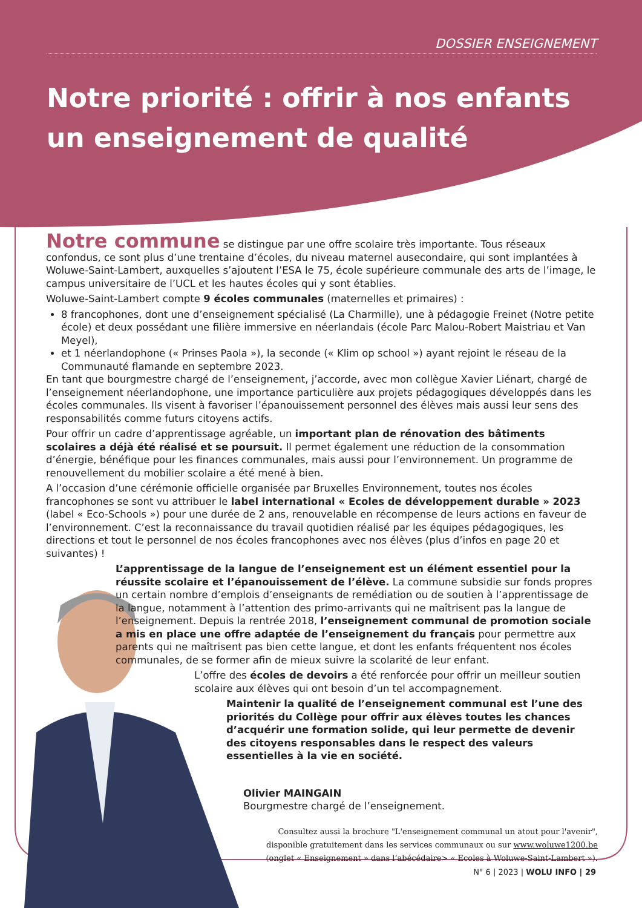DOSSIER ENSEIGNEMENT
Notre priorité : offrir à nos enfants
un enseignement de qualité
Notre commune se distingue par une offre scolaire très importante. Tous réseaux confondus, ce sont plus d’une trentaine d’écoles, du niveau maternel ausecondaire, qui sont implantées à Woluwe-Saint-Lambert, auxquelles s’ajoutent l’ESA le 75, école supérieure communale des arts de l’image, le campus universitaire de l’UCL et les hautes écoles qui y sont établies.
Woluwe-Saint-Lambert compte 9 écoles communales (maternelles et primaires) :
8 francophones, dont une d’enseignement spécialisé (La Charmille), une à pédagogie Freinet (Notre petite école) et deux possédant une filière immersive en néerlandais (école Parc Malou-Robert Maistriau et Van Meyel),
et 1 néerlandophone (« Prinses Paola »), la seconde (« Klim op school ») ayant rejoint le réseau de la Communauté flamande en septembre 2023.
En tant que bourgmestre chargé de l’enseignement, j’accorde, avec mon collègue Xavier Liénart, chargé de l’enseignement néerlandophone, une importance particulière aux projets pédagogiques développés dans les écoles communales. Ils visent à favoriser l’épanouissement personnel des élèves mais aussi leur sens des responsabilités comme futurs citoyens actifs.
Pour offrir un cadre d’apprentissage agréable, un important plan de rénovation des bâtiments scolaires a déjà été réalisé et se poursuit. Il permet également une réduction de la consommation d’énergie, bénéfique pour les finances communales, mais aussi pour l’environnement. Un programme de renouvellement du mobilier scolaire a été mené à bien.
A l’occasion d’une cérémonie officielle organisée par Bruxelles Environnement, toutes nos écoles francophones se sont vu attribuer le label international « Ecoles de développement durable » 2023 (label « Eco-Schools ») pour une durée de 2 ans, renouvelable en récompense de leurs actions en faveur de l’environnement. C’est la reconnaissance du travail quotidien réalisé par les équipes pédagogiques, les directions et tout le personnel de nos écoles francophones avec nos élèves (plus d’infos en page 20 et suivantes) !
L’apprentissage de la langue de l’enseignement est un élément essentiel pour la réussite scolaire et l’épanouissement de l’élève. La commune subsidie sur fonds propres un certain nombre d’emplois d’enseignants de remédiation ou de soutien à l’apprentissage de la langue, notamment à l’attention des primo-arrivants qui ne maîtrisent pas la langue de l’enseignement. Depuis la rentrée 2018, l’enseignement communal de promotion sociale a mis en place une offre adaptée de l’enseignement du français pour permettre aux parents qui ne maîtrisent pas bien cette langue, et dont les enfants fréquentent nos écoles communales, de se former afin de mieux suivre la scolarité de leur enfant.
L’offre des écoles de devoirs a été renforcée pour offrir un meilleur soutien scolaire aux élèves qui ont besoin d’un tel accompagnement.
Maintenir la qualité de l’enseignement communal est l’une des priorités du Collège pour offrir aux élèves toutes les chances d’acquérir une formation solide, qui leur permette de devenir des citoyens responsables dans le respect des valeurs essentielles à la vie en société.
Olivier MAINGAIN
Bourgmestre chargé de l’enseignement.
Consultez aussi la brochure "L'enseignement communal un atout pour l'avenir",
disponible gratuitement dans les services communaux ou sur www.woluwe1200.be
(onglet « Enseignement » dans l’abécédaire> « Ecoles à Woluwe-Saint-Lambert »).
N° 6 | 2023 | WOLU INFO | 29